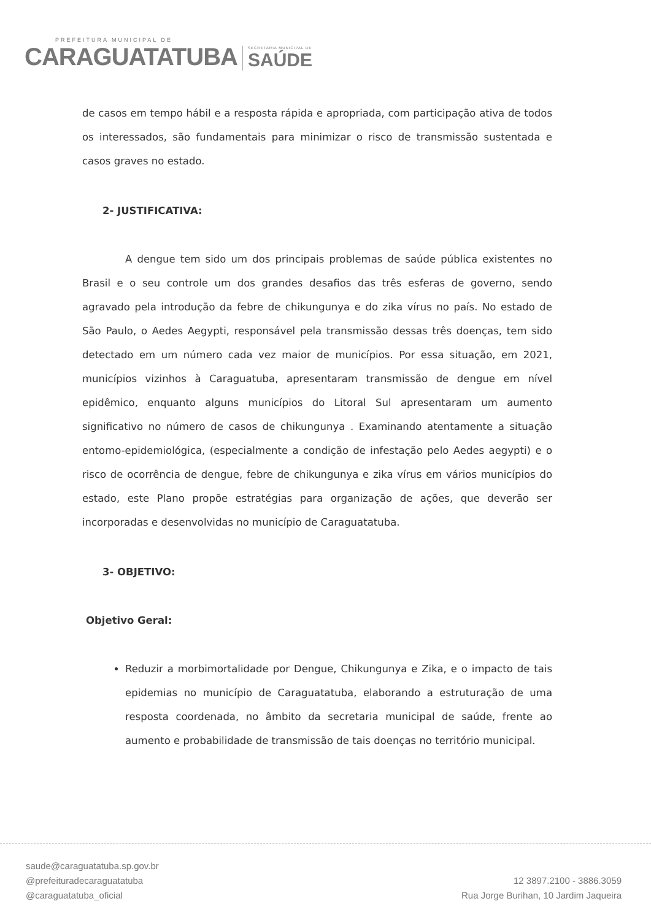PREFEITURA MUNICIPAL DE
CARAGUATATUBA
SECRETARIA MUNICIPAL DE
SAÚDE
de casos em tempo hábil e a resposta rápida e apropriada, com participação ativa de todos os interessados, são fundamentais para minimizar o risco de transmissão sustentada e casos graves no estado.
2- JUSTIFICATIVA:
A dengue tem sido um dos principais problemas de saúde pública existentes no Brasil e o seu controle um dos grandes desafios das três esferas de governo, sendo agravado pela introdução da febre de chikungunya e do zika vírus no país. No estado de São Paulo, o Aedes Aegypti, responsável pela transmissão dessas três doenças, tem sido detectado em um número cada vez maior de municípios. Por essa situação, em 2021, municípios vizinhos à Caraguatuba, apresentaram transmissão de dengue em nível epidêmico, enquanto alguns municípios do Litoral Sul apresentaram um aumento significativo no número de casos de chikungunya . Examinando atentamente a situação entomo-epidemiológica, (especialmente a condição de infestação pelo Aedes aegypti) e o risco de ocorrência de dengue, febre de chikungunya e zika vírus em vários municípios do estado, este Plano propõe estratégias para organização de ações, que deverão ser incorporadas e desenvolvidas no município de Caraguatatuba.
3- OBJETIVO:
Objetivo Geral:
Reduzir a morbimortalidade por Dengue, Chikungunya e Zika, e o impacto de tais epidemias no município de Caraguatatuba, elaborando a estruturação de uma resposta coordenada, no âmbito da secretaria municipal de saúde, frente ao aumento e probabilidade de transmissão de tais doenças no território municipal.
saude@caraguatatuba.sp.gov.br
@prefeituradecaraguatatuba
@caraguatatuba_oficial
12 3897.2100 - 3886.3059
Rua Jorge Burihan, 10 Jardim Jaqueira